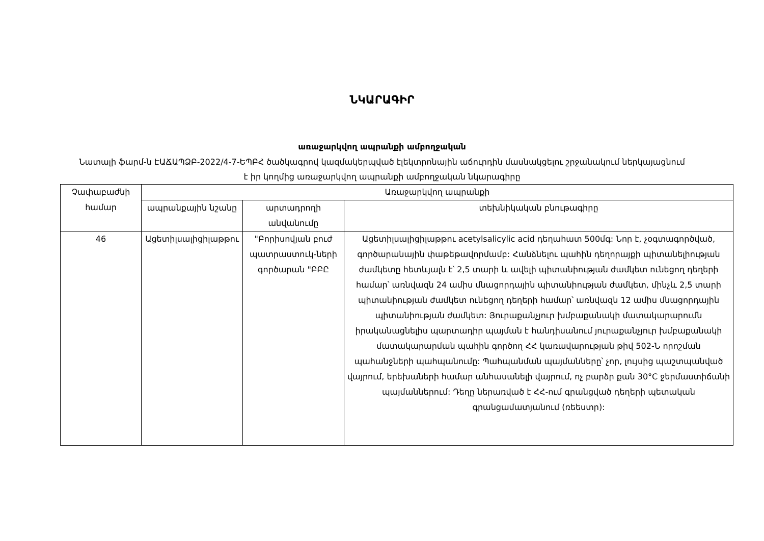ՆԿԱՐԱԳԻՐ
առաջարկվող ապրանքի ամբողջական
Նատալի ֆարմ-ն ԷԱՃԱՊՁԲ-2022/4-7-ԵՊԲՀ ծածկագրով կազմակերպված էլեկտրոնային աճուրդին մասնակցելու շրջանակում ներկայացնում է իր կողմից առաջարկվող ապրանքի ամբողջական նկարագիրը
| Չափաբաժնի համար | Առաջարկվող ապրանքի | | |
| --- | --- | --- | --- |
| | ապրանքային նշանը | արտադրողի անվանումը | տեխնիկական բնութագիրը |
| 46 | Ացետիլսալիցիլաթթու | "Բորիսովյան բուժ պատրաստուկ-ների գործարան "ԲԲԸ | Ացետիլսալիցիլաթթու acetylsalicylic acid դեղահատ 500մգ: Նոր է, չօգտագործված, գործարանային փաթեթավորմամբ: Հանձնելու պահին դեղորայքի պիտանելիության ժամկետը հետևյալն է՝ 2,5 տարի և ավելի պիտանիության ժամկետ ունեցող դեղերի համար՝ առնվազն 24 ամիս մնացորդային պիտանիության ժամկետ, մինչև 2,5 տարի պիտանիության ժամկետ ունեցող դեղերի համար՝ առնվազն 12 ամիս մնացորդային պիտանիության ժամկետ: Յուրաքանչյուր խմբաքանակի մատակարարումն իրականացնելիս պարտադիր պայման է հանդիսանում յուրաքանչյուր խմբաքանակի մատակարարման պահին գործող ՀՀ կառավարության թիվ 502-Ն որոշման պահանջների պահպանումը: Պահպանման պայմանները՝ չոր, լույսից պաշտպանված վայրում, երեխաների համար անհասանելի վայրում, ոչ բարձր քան 30°C ջերմաստիճանի պայմաններում: Դեղը ներառված է ՀՀ-ում գրանցված դեղերի պետական գրանցամատյանում (ռեեստր): |